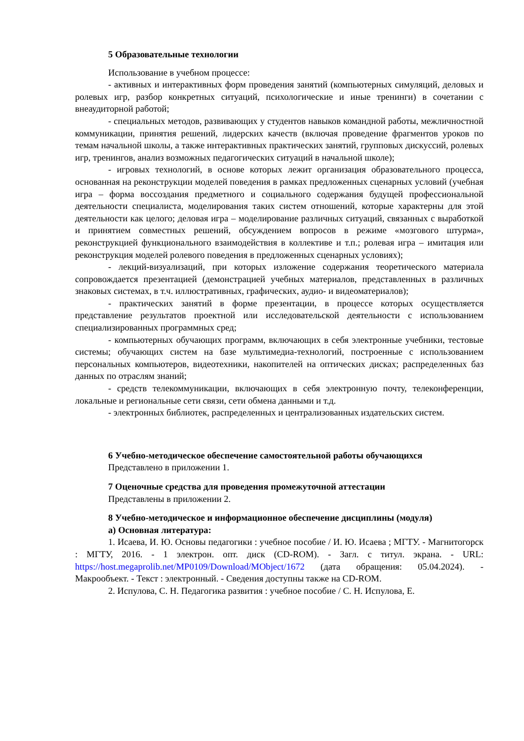5 Образовательные технологии
Использование в учебном процессе:
- активных и интерактивных форм проведения занятий (компьютерных симуляций, деловых и ролевых игр, разбор конкретных ситуаций, психологические и иные тренинги) в сочетании с внеаудиторной работой;
- специальных методов, развивающих у студентов навыков командной работы, межличностной коммуникации, принятия решений, лидерских качеств (включая проведение фрагментов уроков по темам начальной школы, а также интерактивных практических занятий, групповых дискуссий, ролевых игр, тренингов, анализ возможных педагогических ситуаций в начальной школе);
- игровых технологий, в основе которых лежит организация образовательного процесса, основанная на реконструкции моделей поведения в рамках предложенных сценарных условий (учебная игра – форма воссоздания предметного и социального содержания будущей профессиональной деятельности специалиста, моделирования таких систем отношений, которые характерны для этой деятельности как целого; деловая игра – моделирование различных ситуаций, связанных с выработкой и принятием совместных решений, обсуждением вопросов в режиме «мозгового штурма», реконструкцией функционального взаимодействия в коллективе и т.п.; ролевая игра – имитация или реконструкция моделей ролевого поведения в предложенных сценарных условиях);
- лекций-визуализаций, при которых изложение содержания теоретического материала сопровождается презентацией (демонстрацией учебных материалов, представленных в различных знаковых системах, в т.ч. иллюстративных, графических, аудио- и видеоматериалов);
- практических занятий в форме презентации, в процессе которых осуществляется представление результатов проектной или исследовательской деятельности с использованием специализированных программных сред;
- компьютерных обучающих программ, включающих в себя электронные учебники, тестовые системы; обучающих систем на базе мультимедиа-технологий, построенные с использованием персональных компьютеров, видеотехники, накопителей на оптических дисках; распределенных баз данных по отраслям знаний;
- средств телекоммуникации, включающих в себя электронную почту, телеконференции, локальные и региональные сети связи, сети обмена данными и т.д.
- электронных библиотек, распределенных и централизованных издательских систем.
6 Учебно-методическое обеспечение самостоятельной работы обучающихся
Представлено в приложении 1.
7 Оценочные средства для проведения промежуточной аттестации
Представлены в приложении 2.
8 Учебно-методическое и информационное обеспечение дисциплины (модуля)
а) Основная литература:
1. Исаева, И. Ю. Основы педагогики : учебное пособие / И. Ю. Исаева ; МГТУ. - Магнитогорск : МГТУ, 2016. - 1 электрон. опт. диск (CD-ROM). - Загл. с титул. экрана. - URL: https://host.megaprolib.net/MP0109/Download/MObject/1672 (дата обращения: 05.04.2024). - Макрообъект. - Текст : электронный. - Сведения доступны также на CD-ROM.
2. Испулова, С. Н. Педагогика развития : учебное пособие / С. Н. Испулова, Е.